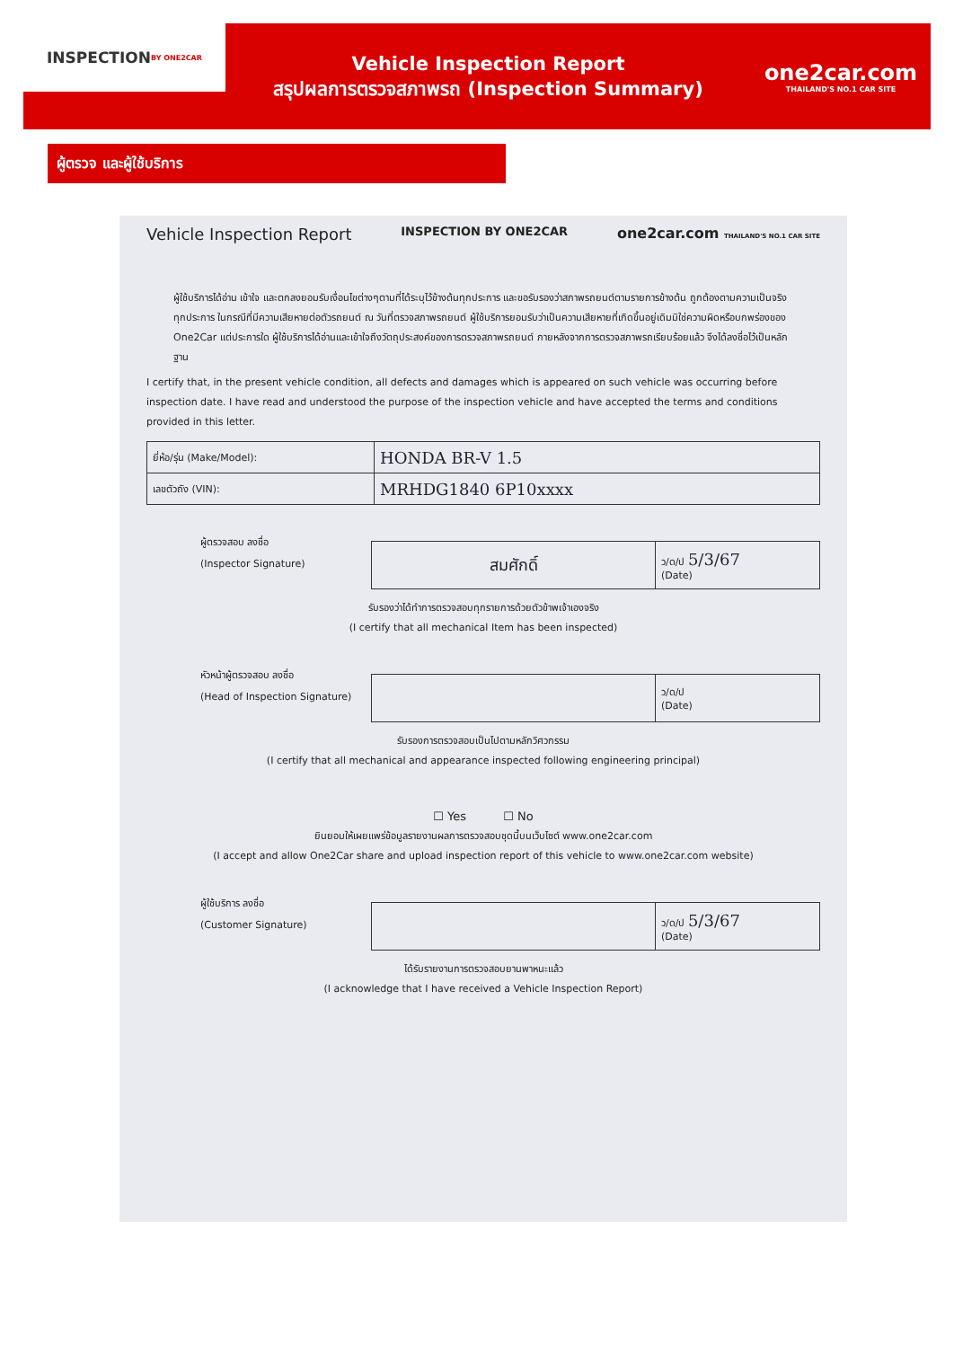INSPECTION
BY ONE2CAR
Vehicle Inspection Report
สรุปผลการตรวจสภาพรถ (Inspection Summary)
one2car.com
THAILAND'S NO.1 CAR SITE
ผู้ตรวจ และผู้ใช้บริการ
Vehicle Inspection Report INSPECTION BY ONE2CAR one2car.com THAILAND'S NO.1 CAR SITE
ผู้ใช้บริการได้อ่าน เข้าใจ และตกลงยอมรับเงื่อนไขต่างๆตามที่ได้ระบุไว้ข้างต้นทุกประการ และขอรับรองว่าสภาพรถยนต์ตามรายการข้างต้น ถูกต้องตามความเป็นจริงทุกประการ ในกรณีที่มีความเสียหายต่อตัวรถยนต์ ณ วันที่ตรวจสภาพรถยนต์ ผู้ใช้บริการยอมรับว่าเป็นความเสียหายที่เกิดขึ้นอยู่เดิมมิใช่ความผิดหรือบกพร่องของ One2Car แต่ประการใด ผู้ใช้บริการได้อ่านและเข้าใจถึงวัตถุประสงค์ของการตรวจสภาพรถยนต์ ภายหลังจากการตรวจสภาพรถเรียบร้อยแล้ว จึงได้ลงชื่อไว้เป็นหลักฐาน
I certify that, in the present vehicle condition, all defects and damages which is appeared on such vehicle was occurring before inspection date. I have read and understood the purpose of the inspection vehicle and have accepted the terms and conditions provided in this letter.
| ยี่ห้อ/รุ่น (Make/Model): | HONDA BR-V 1.5 |
| เลขตัวถัง (VIN): | MRHDG1840 6P10xxxx |
ผู้ตรวจสอบ ลงชื่อ
(Inspector Signature)
| สมศักดิ์ | ว/ด/ป 5/3/67 (Date) |
รับรองว่าได้ทำการตรวจสอบทุกรายการด้วยตัวข้าพเจ้าเองจริง
(I certify that all mechanical Item has been inspected)
หัวหน้าผู้ตรวจสอบ ลงชื่อ
(Head of Inspection Signature)
| | ว/ด/ป (Date) |
รับรองการตรวจสอบเป็นไปตามหลักวิศวกรรม
(I certify that all mechanical and appearance inspected following engineering principal)
☐ Yes ☐ No
ยินยอมให้เผยแพร่ข้อมูลรายงานผลการตรวจสอบชุดนี้บนเว็บไซต์ www.one2car.com
(I accept and allow One2Car share and upload inspection report of this vehicle to www.one2car.com website)
ผู้ใช้บริการ ลงชื่อ
(Customer Signature)
| | ว/ด/ป 5/3/67 (Date) |
ได้รับรายงานการตรวจสอบยานพาหนะแล้ว
(I acknowledge that I have received a Vehicle Inspection Report)